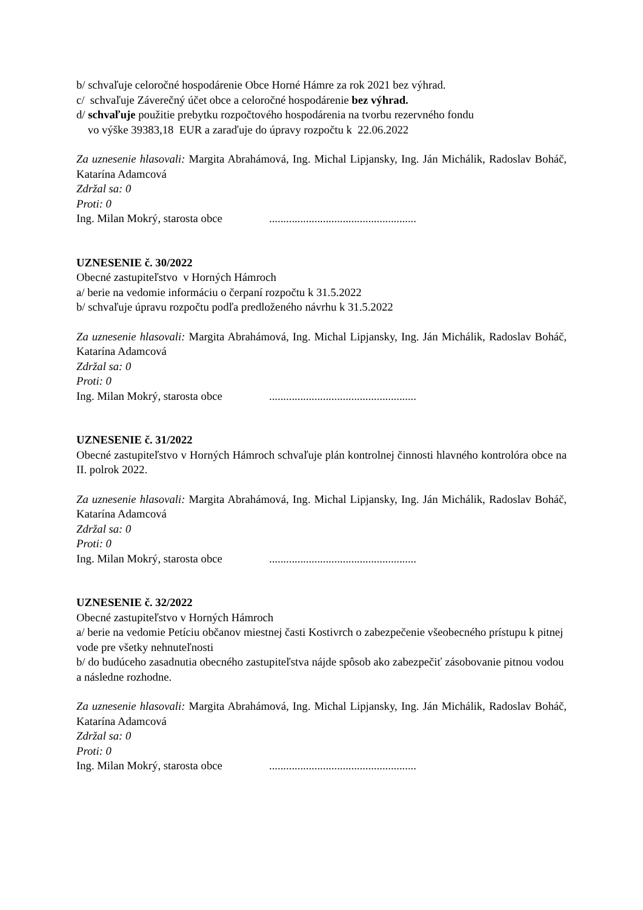b/ schvaľuje celoročné hospodárenie Obce Horné Hámre za rok 2021 bez výhrad.
c/ schvaľuje Záverečný účet obce a celoročné hospodárenie bez výhrad.
d/ schvaľuje použitie prebytku rozpočtového hospodárenia na tvorbu rezervného fondu
vo výške 39383,18 EUR a zaraďuje do úpravy rozpočtu k 22.06.2022
Za uznesenie hlasovali: Margita Abrahámová, Ing. Michal Lipjansky, Ing. Ján Michálik, Radoslav Boháč, Katarína Adamcová
Zdržal sa: 0
Proti: 0
Ing. Milan Mokrý, starosta obce....................................................
UZNESENIE č. 30/2022
Obecné zastupiteľstvo v Horných Hámroch
a/ berie na vedomie informáciu o čerpaní rozpočtu k 31.5.2022
b/ schvaľuje úpravu rozpočtu podľa predloženého návrhu k 31.5.2022
Za uznesenie hlasovali: Margita Abrahámová, Ing. Michal Lipjansky, Ing. Ján Michálik, Radoslav Boháč, Katarína Adamcová
Zdržal sa: 0
Proti: 0
Ing. Milan Mokrý, starosta obce....................................................
UZNESENIE č. 31/2022
Obecné zastupiteľstvo v Horných Hámroch schvaľuje plán kontrolnej činnosti hlavného kontrolóra obce na II. polrok 2022.
Za uznesenie hlasovali: Margita Abrahámová, Ing. Michal Lipjansky, Ing. Ján Michálik, Radoslav Boháč, Katarína Adamcová
Zdržal sa: 0
Proti: 0
Ing. Milan Mokrý, starosta obce....................................................
UZNESENIE č. 32/2022
Obecné zastupiteľstvo v Horných Hámroch
a/ berie na vedomie Petíciu občanov miestnej časti Kostivrch o zabezpečenie všeobecného prístupu k pitnej vode pre všetky nehnuteľnosti
b/ do budúceho zasadnutia obecného zastupiteľstva nájde spôsob ako zabezpečiť zásobovanie pitnou vodou a následne rozhodne.
Za uznesenie hlasovali: Margita Abrahámová, Ing. Michal Lipjansky, Ing. Ján Michálik, Radoslav Boháč, Katarína Adamcová
Zdržal sa: 0
Proti: 0
Ing. Milan Mokrý, starosta obce....................................................